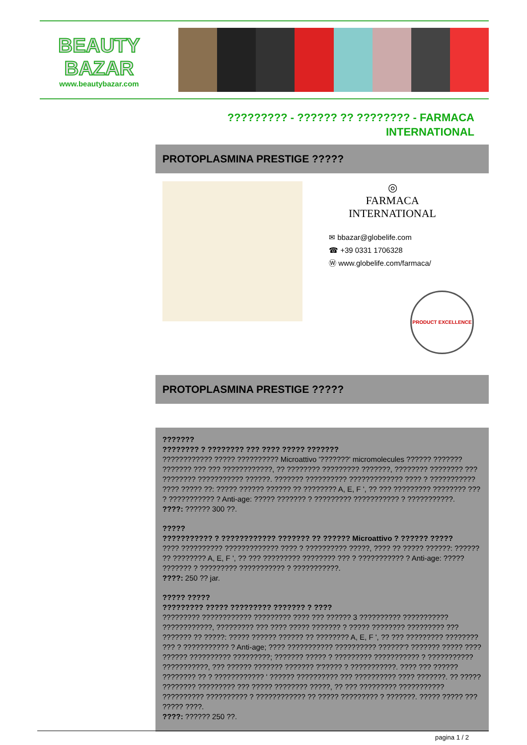BEAUTY
BAZAR
www.beautybazar.com
????????? - ?????? ?? ???????? - FARMACA INTERNATIONAL
PROTOPLASMINA PRESTIGE ?????
◎
FARMACA INTERNATIONAL
✉ bbazar@globelife.com
☎ +39 0331 1706328
Ⓦ www.globelife.com/farmaca/
PRODUCT EXCELLENCE
PROTOPLASMINA PRESTIGE ?????
???????
???????? ? ???????? ??? ???? ????? ???????
???????????? ????? ?????????? Microattivo '???????' micromolecules ?????? ??????? ??????? ??? ??? ????????????, ?? ???????? ????????? ???????, ???????? ???????? ??? ???????? ??????????? ??????. ??????? ?????????? ????????????? ???? ? ??????????? ???? ????? ??: ????? ?????? ?????? ?? ???????? A, E, F ', ?? ??? ????????? ???????? ??? ? ??????????? ? Anti-age: ????? ??????? ? ????????? ??????????? ? ???????????.
????: ?????? 300 ??.
?????
??????????? ? ???????????? ??????? ?? ?????? Microattivo ? ?????? ?????
???? ?????????? ????????????? ???? ? ?????????? ?????, ???? ?? ????? ??????: ?????? ?? ???????? A, E, F ', ?? ??? ????????? ???????? ??? ? ??????????? ? Anti-age: ????? ??????? ? ????????? ??????????? ? ???????????.
????: 250 ?? jar.
????? ?????
????????? ????? ????????? ??????? ? ????
????????? ???????????? ????????? ???? ??? ?????? 3 ?????????? ??????????? ????????????, ????????? ??? ???? ????? ??????? ? ????? ???????? ????????? ??? ??????? ?? ?????: ????? ?????? ?????? ?? ???????? A, E, F ', ?? ??? ????????? ???????? ??? ? ??????????? ? Anti-age; ???? ??????????? ?????????? ??????'? ??????? ????? ???? ?????? ?????????? ?????????; ??????? ????? ? ????????? ??????????? ? ??????????? ???????????, ??? ?????? ??????? ??????? ?'????? ? ???????????. ???? ??? ?????? ???????? ?? ? ???????????? ' ?????? ?????????? ??? ?????????? ???? ???????. ?? ????? ???????? ????????? ??? ????? ???????? ?????, ?? ??? ????????? ??????????? ?????????? ?????????? ? ???????????? ?? ????? ????????? ? ???????. ????? ????? ??? ????? ????.
????: ?????? 250 ??.
pagina 1 / 2